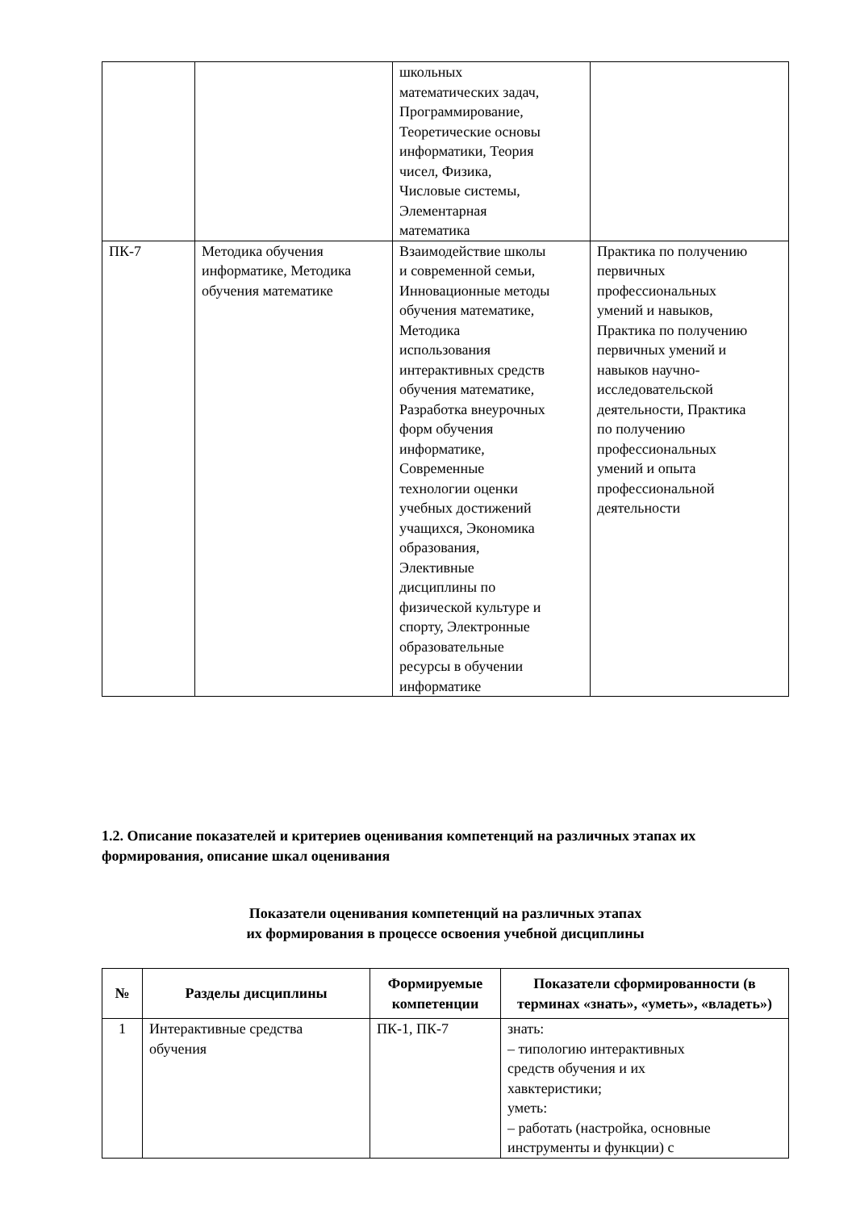| | | школьных математических задач, Программирование, Теоретические основы информатики, Теория чисел, Физика, Числовые системы, Элементарная математика | |
| ПК-7 | Методика обучения информатике, Методика обучения математике | Взаимодействие школы и современной семьи, Инновационные методы обучения математике, Методика использования интерактивных средств обучения математике, Разработка внеурочных форм обучения информатике, Современные технологии оценки учебных достижений учащихся, Экономика образования, Элективные дисциплины по физической культуре и спорту, Электронные образовательные ресурсы в обучении информатике | Практика по получению первичных профессиональных умений и навыков, Практика по получению первичных умений и навыков научно- исследовательской деятельности, Практика по получению профессиональных умений и опыта профессиональной деятельности |
1.2. Описание показателей и критериев оценивания компетенций на различных этапах их формирования, описание шкал оценивания
Показатели оценивания компетенций на различных этапах
их формирования в процессе освоения учебной дисциплины
| № | Разделы дисциплины | Формируемые компетенции | Показатели сформированности (в терминах «знать», «уметь», «владеть») |
| --- | --- | --- | --- |
| 1 | Интерактивные средства обучения | ПК-1, ПК-7 | знать: – типологию интерактивных средств обучения и их хавктеристики; уметь: – работать (настройка, основные инструменты и функции) с |